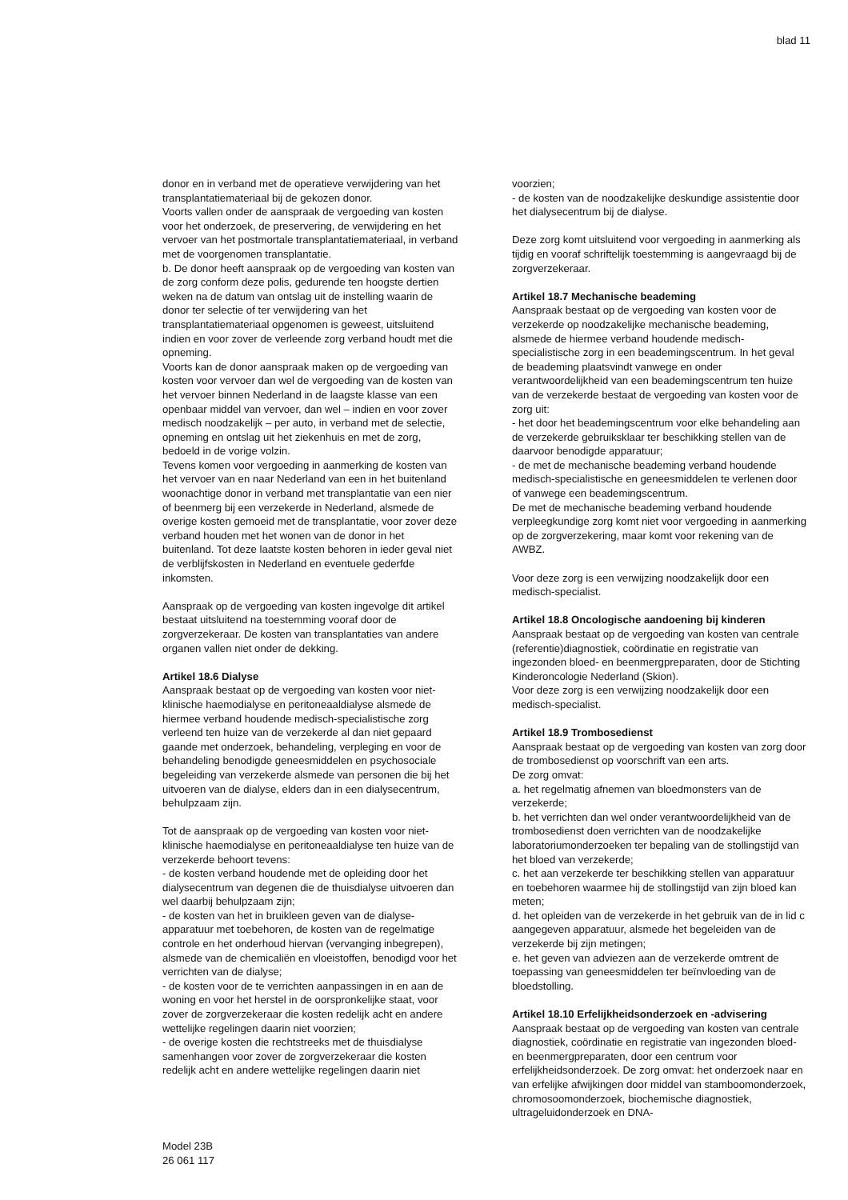blad 11
donor en in verband met de operatieve verwijdering van het transplantatiemateriaal bij de gekozen donor.
Voorts vallen onder de aanspraak de vergoeding van kosten voor het onderzoek, de preservering, de verwijdering en het vervoer van het postmortale transplantatiemateriaal, in verband met de voorgenomen transplantatie.
b. De donor heeft aanspraak op de vergoeding van kosten van de zorg conform deze polis, gedurende ten hoogste dertien weken na de datum van ontslag uit de instelling waarin de donor ter selectie of ter verwijdering van het transplantatiemateriaal opgenomen is geweest, uitsluitend indien en voor zover de verleende zorg verband houdt met die opneming.
Voorts kan de donor aanspraak maken op de vergoeding van kosten voor vervoer dan wel de vergoeding van de kosten van het vervoer binnen Nederland in de laagste klasse van een openbaar middel van vervoer, dan wel – indien en voor zover medisch noodzakelijk – per auto, in verband met de selectie, opneming en ontslag uit het ziekenhuis en met de zorg, bedoeld in de vorige volzin.
Tevens komen voor vergoeding in aanmerking de kosten van het vervoer van en naar Nederland van een in het buitenland woonachtige donor in verband met transplantatie van een nier of beenmerg bij een verzekerde in Nederland, alsmede de overige kosten gemoeid met de transplantatie, voor zover deze verband houden met het wonen van de donor in het buitenland. Tot deze laatste kosten behoren in ieder geval niet de verblijfskosten in Nederland en eventuele gederfde inkomsten.
Aanspraak op de vergoeding van kosten ingevolge dit artikel bestaat uitsluitend na toestemming vooraf door de zorgverzekeraar. De kosten van transplantaties van andere organen vallen niet onder de dekking.
Artikel 18.6 Dialyse
Aanspraak bestaat op de vergoeding van kosten voor niet-klinische haemodialyse en peritoneaaldialyse alsmede de hiermee verband houdende medisch-specialistische zorg verleend ten huize van de verzekerde al dan niet gepaard gaande met onderzoek, behandeling, verpleging en voor de behandeling benodigde geneesmiddelen en psychosociale begeleiding van verzekerde alsmede van personen die bij het uitvoeren van de dialyse, elders dan in een dialysecentrum, behulpzaam zijn.
Tot de aanspraak op de vergoeding van kosten voor niet-klinische haemodialyse en peritoneaaldialyse ten huize van de verzekerde behoort tevens:
- de kosten verband houdende met de opleiding door het dialysecentrum van degenen die de thuisdialyse uitvoeren dan wel daarbij behulpzaam zijn;
- de kosten van het in bruikleen geven van de dialyse-apparatuur met toebehoren, de kosten van de regelmatige controle en het onderhoud hiervan (vervanging inbegrepen), alsmede van de chemicaliën en vloeistoffen, benodigd voor het verrichten van de dialyse;
- de kosten voor de te verrichten aanpassingen in en aan de woning en voor het herstel in de oorspronkelijke staat, voor zover de zorgverzekeraar die kosten redelijk acht en andere wettelijke regelingen daarin niet voorzien;
- de overige kosten die rechtstreeks met de thuisdialyse samenhangen voor zover de zorgverzekeraar die kosten redelijk acht en andere wettelijke regelingen daarin niet
voorzien;
- de kosten van de noodzakelijke deskundige assistentie door het dialysecentrum bij de dialyse.
Deze zorg komt uitsluitend voor vergoeding in aanmerking als tijdig en vooraf schriftelijk toestemming is aangevraagd bij de zorgverzekeraar.
Artikel 18.7 Mechanische beademing
Aanspraak bestaat op de vergoeding van kosten voor de verzekerde op noodzakelijke mechanische beademing, alsmede de hiermee verband houdende medisch-specialistische zorg in een beademingscentrum. In het geval de beademing plaatsvindt vanwege en onder verantwoordelijkheid van een beademingscentrum ten huize van de verzekerde bestaat de vergoeding van kosten voor de zorg uit:
- het door het beademingscentrum voor elke behandeling aan de verzekerde gebruiksklaar ter beschikking stellen van de daarvoor benodigde apparatuur;
- de met de mechanische beademing verband houdende medisch-specialistische en geneesmiddelen te verlenen door of vanwege een beademingscentrum.
De met de mechanische beademing verband houdende verpleegkundige zorg komt niet voor vergoeding in aanmerking op de zorgverzekering, maar komt voor rekening van de AWBZ.
Voor deze zorg is een verwijzing noodzakelijk door een medisch-specialist.
Artikel 18.8 Oncologische aandoening bij kinderen
Aanspraak bestaat op de vergoeding van kosten van centrale (referentie)diagnostiek, coördinatie en registratie van ingezonden bloed- en beenmergpreparaten, door de Stichting Kinderoncologie Nederland (Skion).
Voor deze zorg is een verwijzing noodzakelijk door een medisch-specialist.
Artikel 18.9 Trombosedienst
Aanspraak bestaat op de vergoeding van kosten van zorg door de trombosedienst op voorschrift van een arts.
De zorg omvat:
a. het regelmatig afnemen van bloedmonsters van de verzekerde;
b. het verrichten dan wel onder verantwoordelijkheid van de trombosedienst doen verrichten van de noodzakelijke laboratoriumonderzoeken ter bepaling van de stollingstijd van het bloed van verzekerde;
c. het aan verzekerde ter beschikking stellen van apparatuur en toebehoren waarmee hij de stollingstijd van zijn bloed kan meten;
d. het opleiden van de verzekerde in het gebruik van de in lid c aangegeven apparatuur, alsmede het begeleiden van de verzekerde bij zijn metingen;
e. het geven van adviezen aan de verzekerde omtrent de toepassing van geneesmiddelen ter beïnvloeding van de bloedstolling.
Artikel 18.10 Erfelijkheidsonderzoek en -advisering
Aanspraak bestaat op de vergoeding van kosten van centrale diagnostiek, coördinatie en registratie van ingezonden bloed- en beenmergpreparaten, door een centrum voor erfelijkheidsonderzoek. De zorg omvat: het onderzoek naar en van erfelijke afwijkingen door middel van stamboomonderzoek, chromosoomonderzoek, biochemische diagnostiek, ultrageluidonderzoek en DNA-
Model 23B
26 061 117